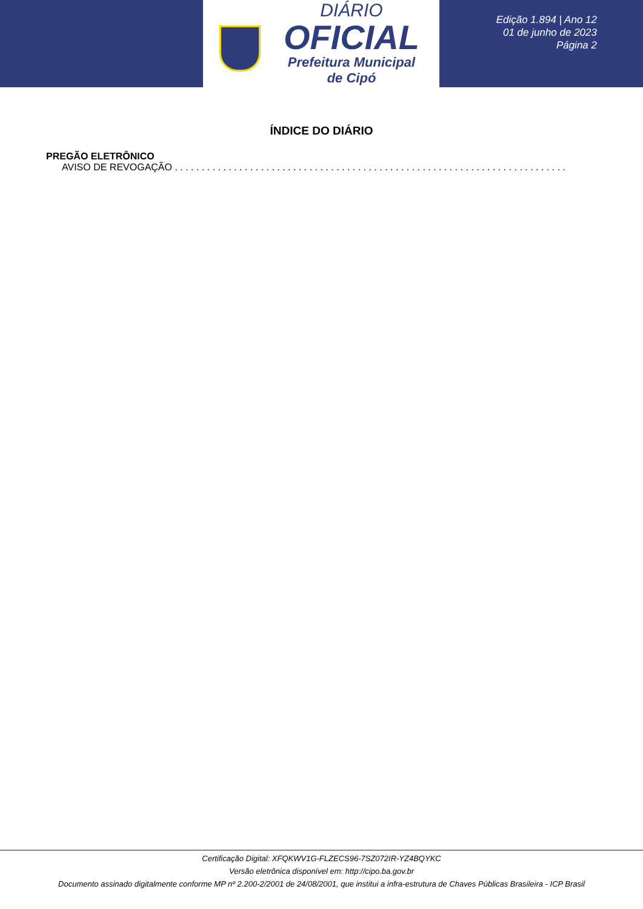DIÁRIO
OFICIAL
Prefeitura Municipal
de Cipó
Edição 1.894 | Ano 12
01 de junho de 2023
Página 2
ÍNDICE DO DIÁRIO
PREGÃO ELETRÔNICO
AVISO DE REVOGAÇÃO . . . . . . . . . . . . . . . . . . . . . . . . . . . . . . . . . . . . . . . . . . . . . . . . . . . . . . . . . . . . . . . . . . . . . . . . . . . . . .
Certificação Digital: XFQKWV1G-FLZECS96-7SZ072IR-YZ4BQYKC
Versão eletrônica disponível em: http://cipo.ba.gov.br
Documento assinado digitalmente conforme MP nº 2.200-2/2001 de 24/08/2001, que institui a infra-estrutura de Chaves Públicas Brasileira - ICP Brasil